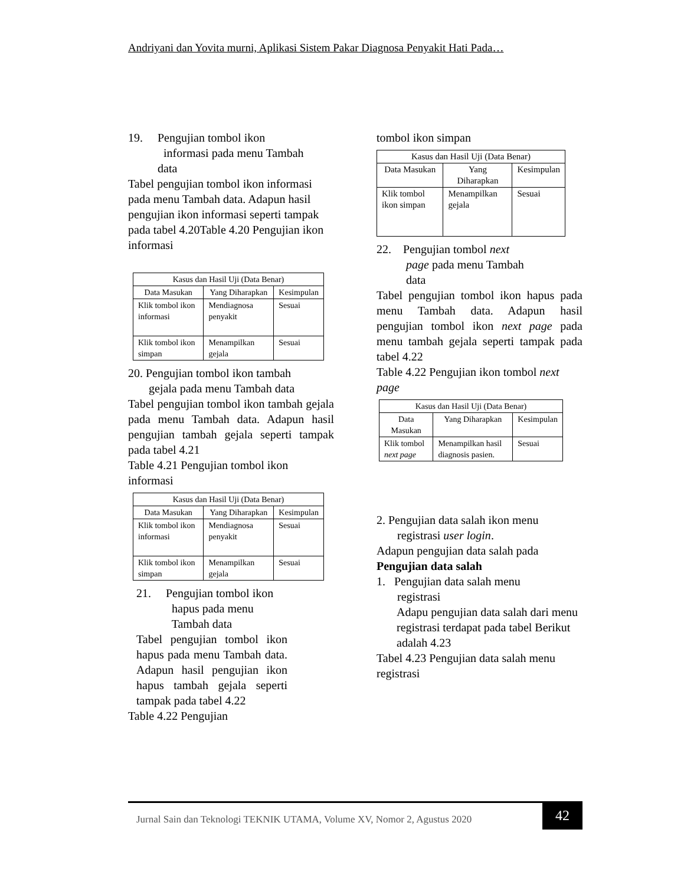Andriyani dan Yovita murni, Aplikasi Sistem Pakar Diagnosa Penyakit Hati Pada…
19. Pengujian tombol ikon
informasi pada menu Tambah
data
Tabel pengujian tombol ikon informasi pada menu Tambah data. Adapun hasil pengujian ikon informasi seperti tampak pada tabel 4.20Table 4.20 Pengujian ikon informasi
| Kasus dan Hasil Uji (Data Benar) | | |
| --- | --- | --- |
| Data Masukan | Yang Diharapkan | Kesimpulan |
| Klik tombol ikon informasi | Mendiagnosa penyakit | Sesuai |
| Klik tombol ikon simpan | Menampilkan gejala | Sesuai |
20. Pengujian tombol ikon tambah
gejala pada menu Tambah data
Tabel pengujian tombol ikon tambah gejala pada menu Tambah data. Adapun hasil pengujian tambah gejala seperti tampak pada tabel 4.21
Table 4.21 Pengujian tombol ikon informasi
| Kasus dan Hasil Uji (Data Benar) | | |
| --- | --- | --- |
| Data Masukan | Yang Diharapkan | Kesimpulan |
| Klik tombol ikon informasi | Mendiagnosa penyakit | Sesuai |
| Klik tombol ikon simpan | Menampilkan gejala | Sesuai |
21. Pengujian tombol ikon
hapus pada menu
Tambah data
Tabel pengujian tombol ikon hapus pada menu Tambah data. Adapun hasil pengujian ikon hapus tambah gejala seperti tampak pada tabel 4.22
Table 4.22 Pengujian
tombol ikon simpan
| Kasus dan Hasil Uji (Data Benar) | | |
| --- | --- | --- |
| Data Masukan | Yang Diharapkan | Kesimpulan |
| Klik tombol ikon simpan | Menampilkan gejala | Sesuai |
22. Pengujian tombol next
page pada menu Tambah
data
Tabel pengujian tombol ikon hapus pada menu Tambah data. Adapun hasil pengujian tombol ikon next page pada menu tambah gejala seperti tampak pada tabel 4.22
Table 4.22 Pengujian ikon tombol next page
| Kasus dan Hasil Uji (Data Benar) | | |
| --- | --- | --- |
| Data Masukan | Yang Diharapkan | Kesimpulan |
| Klik tombol next page | Menampilkan hasil diagnosis pasien. | Sesuai |
2. Pengujian data salah ikon menu
registrasi user login.
Adapun pengujian data salah pada
Pengujian data salah
1. Pengujian data salah menu
registrasi
Adapu pengujian data salah dari menu registrasi terdapat pada tabel Berikut adalah 4.23
Tabel 4.23 Pengujian data salah menu registrasi
Jurnal Sain dan Teknologi TEKNIK UTAMA, Volume XV, Nomor 2, Agustus 2020
42